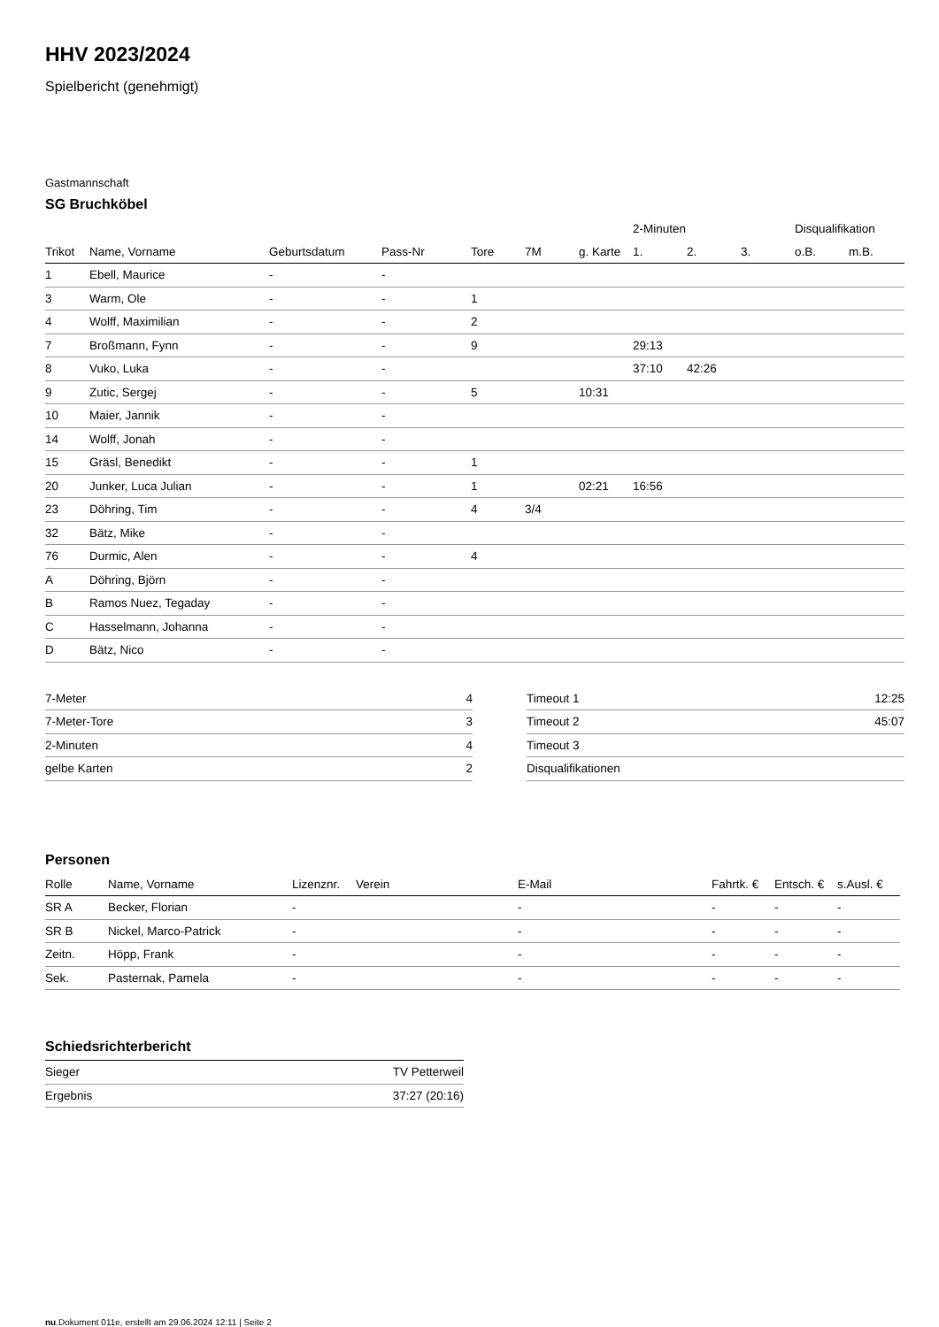HHV 2023/2024
Spielbericht (genehmigt)
Gastmannschaft
SG Bruchköbel
| | | | | | | | 2-Minuten | | | Disqualifikation | |
| --- | --- | --- | --- | --- | --- | --- | --- | --- | --- | --- | --- |
| Trikot | Name, Vorname | Geburtsdatum | Pass-Nr | Tore | 7M | g. Karte | 1. | 2. | 3. | o.B. | m.B. |
| 1 | Ebell, Maurice | - | - | | | | | | | | |
| 3 | Warm, Ole | - | - | 1 | | | | | | | |
| 4 | Wolff, Maximilian | - | - | 2 | | | | | | | |
| 7 | Broßmann, Fynn | - | - | 9 | | | 29:13 | | | | |
| 8 | Vuko, Luka | - | - | | | | 37:10 | 42:26 | | | |
| 9 | Zutic, Sergej | - | - | 5 | | 10:31 | | | | | |
| 10 | Maier, Jannik | - | - | | | | | | | | |
| 14 | Wolff, Jonah | - | - | | | | | | | | |
| 15 | Gräsl, Benedikt | - | - | 1 | | | | | | | |
| 20 | Junker, Luca Julian | - | - | 1 | | 02:21 | 16:56 | | | | |
| 23 | Döhring, Tim | - | - | 4 | 3/4 | | | | | | |
| 32 | Bätz, Mike | - | - | | | | | | | | |
| 76 | Durmic, Alen | - | - | 4 | | | | | | | |
| A | Döhring, Björn | - | - | | | | | | | | |
| B | Ramos Nuez, Tegaday | - | - | | | | | | | | |
| C | Hasselmann, Johanna | - | - | | | | | | | | |
| D | Bätz, Nico | - | - | | | | | | | | |
| 7-Meter | 4 |
| 7-Meter-Tore | 3 |
| 2-Minuten | 4 |
| gelbe Karten | 2 |
| Timeout 1 | 12:25 |
| Timeout 2 | 45:07 |
| Timeout 3 | |
| Disqualifikationen | |
Personen
| Rolle | Name, Vorname | Lizenznr. | Verein | E-Mail | Fahrtk. € | Entsch. € | s.Ausl. € |
| --- | --- | --- | --- | --- | --- | --- | --- |
| SR A | Becker, Florian | - | | - | - | - | - |
| SR B | Nickel, Marco-Patrick | - | | - | - | - | - |
| Zeitn. | Höpp, Frank | - | | - | - | - | - |
| Sek. | Pasternak, Pamela | - | | - | - | - | - |
Schiedsrichterbericht
| Sieger | TV Petterweil |
| Ergebnis | 37:27 (20:16) |
nu.Dokument 011e, erstellt am 29.06.2024 12:11 | Seite 2